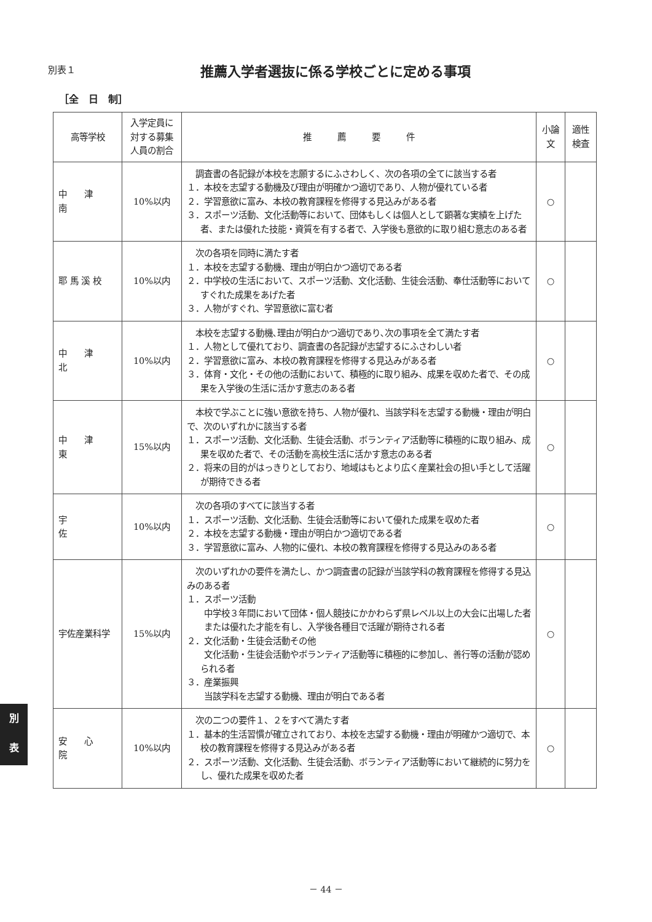別表１
推薦入学者選抜に係る学校ごとに定める事項
［全　日　制］
| 高等学校 | 入学定員に対する募集人員の割合 | 推 薦 要 件 | 小論文 | 適性検査 |
| --- | --- | --- | --- | --- |
| 中 津 南 | 10%以内 | 調査書の各記録が本校を志願するにふさわしく、次の各項の全てに該当する者 １．本校を志望する動機及び理由が明確かつ適切であり、人物が優れている者 ２．学習意欲に富み、本校の教育課程を修得する見込みがある者 ３．スポーツ活動、文化活動等において、団体もしくは個人として顕著な実績を上げた者、または優れた技能・資質を有する者で、入学後も意欲的に取り組む意志のある者 | ○ | |
| 耶 馬 溪 校 | 10%以内 | 次の各項を同時に満たす者 １．本校を志望する動機、理由が明白かつ適切である者 ２．中学校の生活において、スポーツ活動、文化活動、生徒会活動、奉仕活動等においてすぐれた成果をあげた者 ３．人物がすぐれ、学習意欲に富む者 | ○ | |
| 中 津 北 | 10%以内 | 本校を志望する動機､理由が明白かつ適切であり､次の事項を全て満たす者 １．人物として優れており、調査書の各記録が志望するにふさわしい者 ２．学習意欲に富み、本校の教育課程を修得する見込みがある者 ３．体育・文化・その他の活動において、積極的に取り組み、成果を収めた者で、その成果を入学後の生活に活かす意志のある者 | ○ | |
| 中 津 東 | 15%以内 | 本校で学ぶことに強い意欲を持ち、人物が優れ、当該学科を志望する動機・理由が明白で、次のいずれかに該当する者 １．スポーツ活動、文化活動、生徒会活動、ボランティア活動等に積極的に取り組み、成果を収めた者で、その活動を高校生活に活かす意志のある者 ２．将来の目的がはっきりとしており、地域はもとより広く産業社会の担い手として活躍が期待できる者 | ○ | |
| 宇 佐 | 10%以内 | 次の各項のすべてに該当する者 １．スポーツ活動、文化活動、生徒会活動等において優れた成果を収めた者 ２．本校を志望する動機・理由が明白かつ適切である者 ３．学習意欲に富み、人物的に優れ、本校の教育課程を修得する見込みのある者 | ○ | |
| 宇佐産業科学 | 15%以内 | 次のいずれかの要件を満たし、かつ調査書の記録が当該学科の教育課程を修得する見込みのある者 １．スポーツ活動 中学校３年間において団体・個人競技にかかわらず県レベル以上の大会に出場した者 または優れた才能を有し、入学後各種目で活躍が期待される者 ２．文化活動・生徒会活動その他 文化活動・生徒会活動やボランティア活動等に積極的に参加し、善行等の活動が認められる者 ３．産業振興 当該学科を志望する動機、理由が明白である者 | ○ | |
| 安 心 院 | 10%以内 | 次の二つの要件１、２をすべて満たす者 １．基本的生活習慣が確立されており、本校を志望する動機・理由が明確かつ適切で、本校の教育課程を修得する見込みがある者 ２．スポーツ活動、文化活動、生徒会活動、ボランティア活動等において継続的に努力をし、優れた成果を収めた者 | ○ | |
別
表
－ 44 －